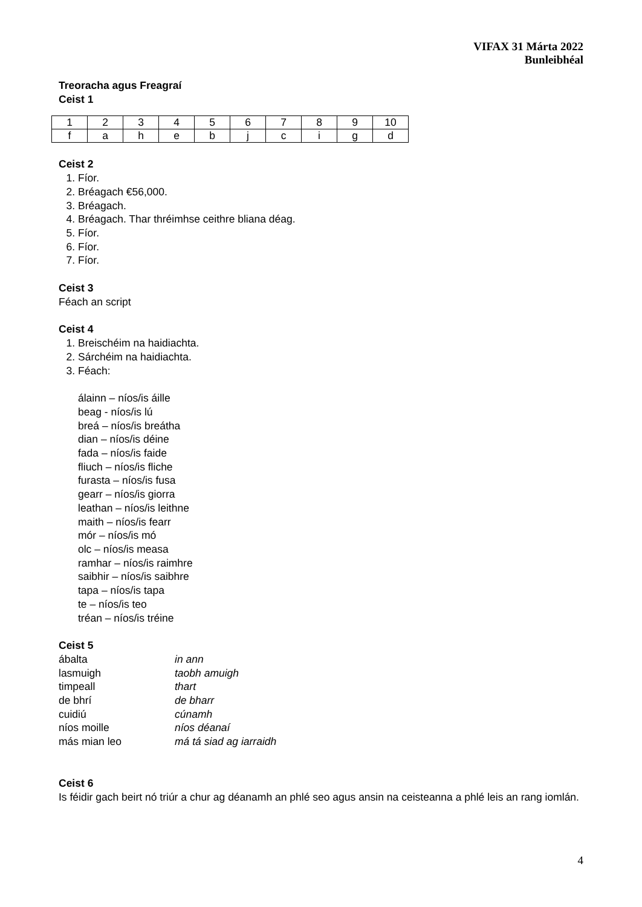VIFAX 31 Márta 2022
Bunleibhéal
Treoracha agus Freagraí
Ceist 1
| 1 | 2 | 3 | 4 | 5 | 6 | 7 | 8 | 9 | 10 |
| f | a | h | e | b | j | c | i | g | d |
Ceist 2
1. Fíor.
2. Bréagach €56,000.
3. Bréagach.
4. Bréagach. Thar thréimhse ceithre bliana déag.
5. Fíor.
6. Fíor.
7. Fíor.
Ceist 3
Féach an script
Ceist 4
1. Breischéim na haidiachta.
2. Sárchéim na haidiachta.
3. Féach:
álainn – níos/is áille
beag - níos/is lú
breá – níos/is breátha
dian – níos/is déine
fada – níos/is faide
fliuch – níos/is fliche
furasta – níos/is fusa
gearr – níos/is giorra
leathan – níos/is leithne
maith – níos/is fearr
mór – níos/is mó
olc – níos/is measa
ramhar – níos/is raimhre
saibhir – níos/is saibhre
tapa – níos/is tapa
te – níos/is teo
tréan – níos/is tréine
Ceist 5
| ábalta | in ann |
| lasmuigh | taobh amuigh |
| timpeall | thart |
| de bhrí | de bharr |
| cuidiú | cúnamh |
| níos moille | níos déanaí |
| más mian leo | má tá siad ag iarraidh |
Ceist 6
Is féidir gach beirt nó triúr a chur ag déanamh an phlé seo agus ansin na ceisteanna a phlé leis an rang iomlán.
4